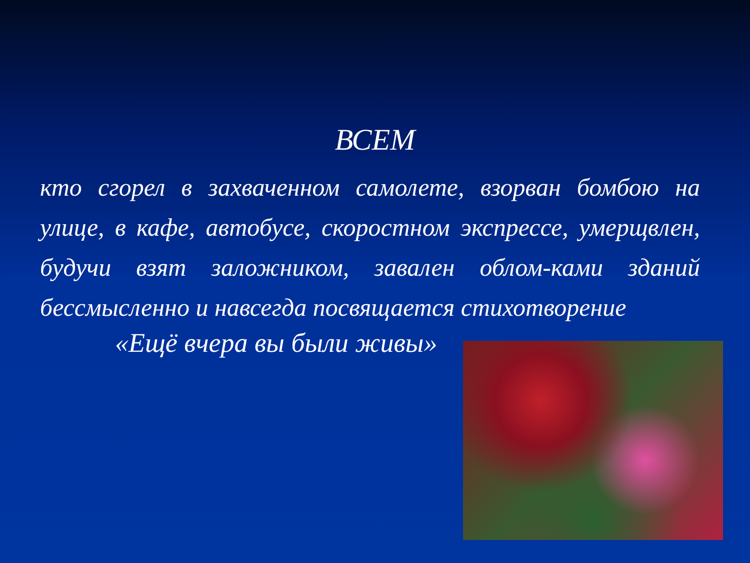ВСЕМ
кто сгорел в захваченном самолете, взорван бомбою на улице, в кафе, автобусе, скоростном экспрессе, умерщвлен, будучи взят заложником, завален облом-ками зданий бессмысленно и навсегда посвящается стихотворение
«Ещё вчера вы были живы»